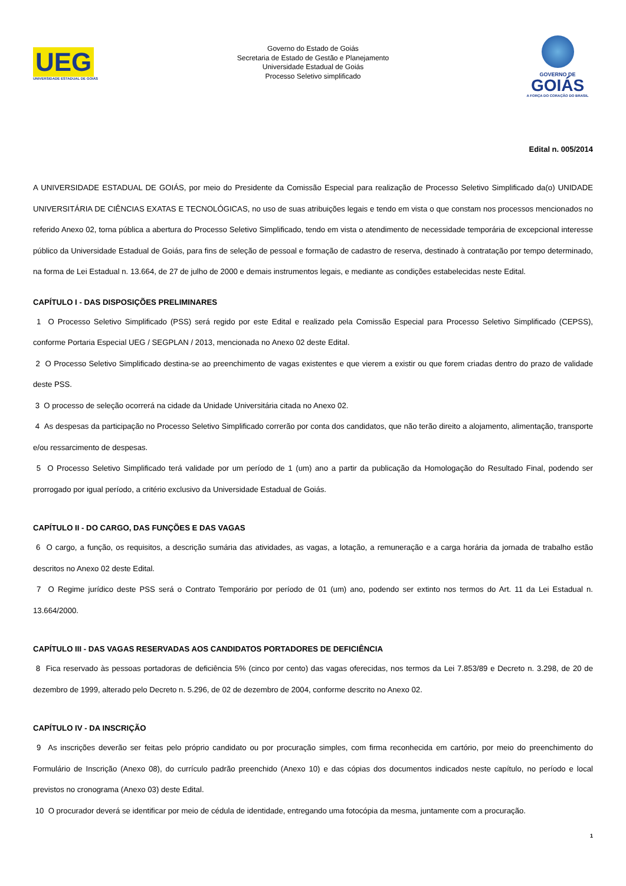UEG
UNIVERSIDADE ESTADUAL DE GOIÁS
Governo do Estado de Goiás
Secretaria de Estado de Gestão e Planejamento
Universidade Estadual de Goiás
Processo Seletivo simplificado
GOVERNO DE
GOIÁS
A FORÇA DO CORAÇÃO DO BRASIL
Edital n. 005/2014
A UNIVERSIDADE ESTADUAL DE GOIÁS, por meio do Presidente da Comissão Especial para realização de Processo Seletivo Simplificado da(o) UNIDADE UNIVERSITÁRIA DE CIÊNCIAS EXATAS E TECNOLÓGICAS, no uso de suas atribuições legais e tendo em vista o que constam nos processos mencionados no referido Anexo 02, torna pública a abertura do Processo Seletivo Simplificado, tendo em vista o atendimento de necessidade temporária de excepcional interesse público da Universidade Estadual de Goiás, para fins de seleção de pessoal e formação de cadastro de reserva, destinado à contratação por tempo determinado, na forma de Lei Estadual n. 13.664, de 27 de julho de 2000 e demais instrumentos legais, e mediante as condições estabelecidas neste Edital.
CAPÍTULO I - DAS DISPOSIÇÕES PRELIMINARES
1 O Processo Seletivo Simplificado (PSS) será regido por este Edital e realizado pela Comissão Especial para Processo Seletivo Simplificado (CEPSS), conforme Portaria Especial UEG / SEGPLAN / 2013, mencionada no Anexo 02 deste Edital.
2 O Processo Seletivo Simplificado destina-se ao preenchimento de vagas existentes e que vierem a existir ou que forem criadas dentro do prazo de validade deste PSS.
3 O processo de seleção ocorrerá na cidade da Unidade Universitária citada no Anexo 02.
4 As despesas da participação no Processo Seletivo Simplificado correrão por conta dos candidatos, que não terão direito a alojamento, alimentação, transporte e/ou ressarcimento de despesas.
5 O Processo Seletivo Simplificado terá validade por um período de 1 (um) ano a partir da publicação da Homologação do Resultado Final, podendo ser prorrogado por igual período, a critério exclusivo da Universidade Estadual de Goiás.
CAPÍTULO II - DO CARGO, DAS FUNÇÕES E DAS VAGAS
6 O cargo, a função, os requisitos, a descrição sumária das atividades, as vagas, a lotação, a remuneração e a carga horária da jornada de trabalho estão descritos no Anexo 02 deste Edital.
7 O Regime jurídico deste PSS será o Contrato Temporário por período de 01 (um) ano, podendo ser extinto nos termos do Art. 11 da Lei Estadual n. 13.664/2000.
CAPÍTULO III - DAS VAGAS RESERVADAS AOS CANDIDATOS PORTADORES DE DEFICIÊNCIA
8 Fica reservado às pessoas portadoras de deficiência 5% (cinco por cento) das vagas oferecidas, nos termos da Lei 7.853/89 e Decreto n. 3.298, de 20 de dezembro de 1999, alterado pelo Decreto n. 5.296, de 02 de dezembro de 2004, conforme descrito no Anexo 02.
CAPÍTULO IV - DA INSCRIÇÃO
9 As inscrições deverão ser feitas pelo próprio candidato ou por procuração simples, com firma reconhecida em cartório, por meio do preenchimento do Formulário de Inscrição (Anexo 08), do currículo padrão preenchido (Anexo 10) e das cópias dos documentos indicados neste capítulo, no período e local previstos no cronograma (Anexo 03) deste Edital.
10 O procurador deverá se identificar por meio de cédula de identidade, entregando uma fotocópia da mesma, juntamente com a procuração.
1